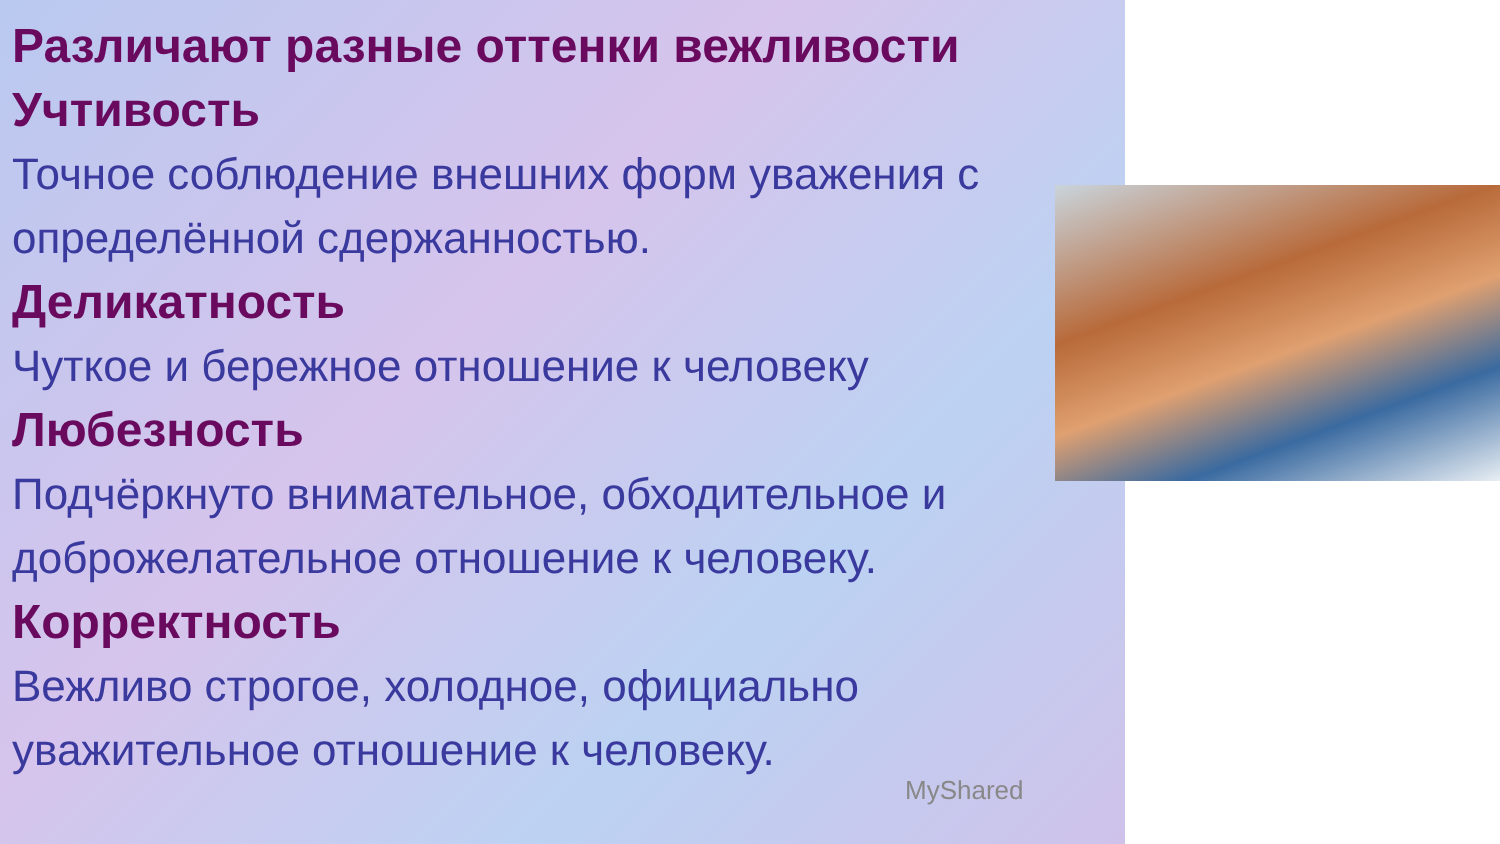Различают разные оттенки вежливости
Учтивость
Точное соблюдение внешних форм уважения с определённой сдержанностью.
Деликатность
Чуткое и бережное отношение к человеку
Любезность
Подчёркнуто внимательное, обходительное и доброжелательное отношение к человеку.
Корректность
Вежливо строгое, холодное, официально уважительное отношение к человеку.
MyShared